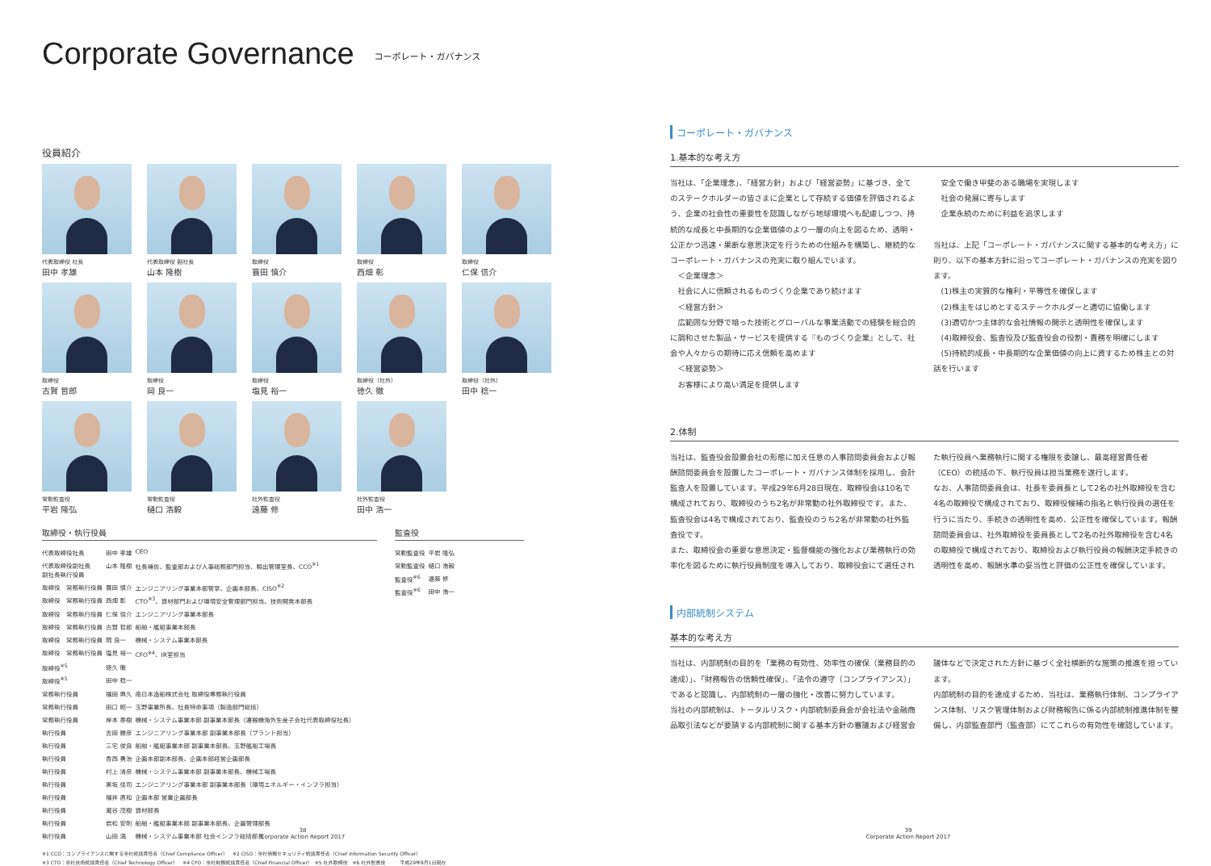Corporate Governance コーポレート・ガバナンス
役員紹介
代表取締役 社長
田中 孝雄
代表取締役 副社長
山本 隆樹
取締役
蓑田 慎介
取締役
西畑 彰
取締役
仁保 信介
取締役
古賀 哲郎
取締役
岡 良一
取締役
塩見 裕一
取締役（社外）
徳久 徹
取締役（社外）
田中 稔一
常勤監査役
平岩 隆弘
常勤監査役
樋口 浩毅
社外監査役
遠藤 修
社外監査役
田中 浩一
取締役・執行役員
| 代表取締役社長 | 田中 孝雄 | CEO |
| 代表取締役副社長 副社長執行役員 | 山本 隆樹 | 社長補佐、監査部および人事総務部門担当、輸出管理室長、CCO<sup>※1</sup> |
| 取締役 常務執行役員 | 蓑田 慎介 | エンジニアリング事業本部管掌、企画本部長、CISO<sup>※2</sup> |
| 取締役 常務執行役員 | 西畑 彰 | CTO<sup>※3</sup>、資材部門および環境安全管理部門担当、技術開発本部長 |
| 取締役 常務執行役員 | 仁保 信介 | エンジニアリング事業本部長 |
| 取締役 常務執行役員 | 古賀 哲郎 | 船舶・艦艇事業本部長 |
| 取締役 常務執行役員 | 岡 良一 | 機械・システム事業本部長 |
| 取締役 常務執行役員 | 塩見 裕一 | CFO<sup>※4</sup>、IR室担当 |
| 取締役<sup>※5</sup> | 徳久 徹 | |
| 取締役<sup>※5</sup> | 田中 稔一 | |
| 常務執行役員 | 福田 典久 | 南日本造船株式会社 取締役専務執行役員 |
| 常務執行役員 | 田口 昭一 | 玉野事業所長、社長特命事項（製造部門総括） |
| 常務執行役員 | 岸本 泰樹 | 機械・システム事業本部 副事業本部長（運搬機海外生産子会社代表取締役社長） |
| 執行役員 | 吉田 勝彦 | エンジニアリング事業本部 副事業本部長（プラント担当） |
| 執行役員 | 三宅 俊良 | 船舶・艦艇事業本部 副事業本部長、玉野艦船工場長 |
| 執行役員 | 香西 勇治 | 企画本部副本部長、企画本部経営企画部長 |
| 執行役員 | 村上 清彦 | 機械・システム事業本部 副事業本部長、機械工場長 |
| 執行役員 | 黒坂 佳司 | エンジニアリング事業本部 副事業本部長（環境エネルギー・インフラ担当） |
| 執行役員 | 福井 直和 | 企画本部 営業企画部長 |
| 執行役員 | 瀧谷 茂樹 | 資材部長 |
| 執行役員 | 岩松 安則 | 船舶・艦艇事業本部 副事業本部長、企画管理部長 |
| 執行役員 | 山田 満 | 機械・システム事業本部 社会インフラ総括部長 |
監査役
| 常勤監査役 | 平岩 隆弘 |
| 常勤監査役 | 樋口 浩毅 |
| 監査役<sup>※6</sup> | 遠藤 修 |
| 監査役<sup>※6</sup> | 田中 浩一 |
※1 CCO：コンプライアンスに関する全社統括責任者（Chief Compliance Officer）　※2 CISO：全社情報セキュリティ統括責任者（Chief Information Security Officer）
※3 CTO：全社技術統括責任者（Chief Technology Officer）　※4 CFO：全社財務統括責任者（Chief Financial Officer）　※5 社外取締役　※6 社外監査役　　　平成29年8月1日現在
38
Corporate Action Report 2017
コーポレート・ガバナンス
1.基本的な考え方
当社は、「企業理念」、「経営方針」および「経営姿勢」に基づき、全てのステークホルダーの皆さまに企業として存続する価値を評価されるよう、企業の社会性の重要性を認識しながら地球環境へも配慮しつつ、持続的な成長と中長期的な企業価値のより一層の向上を図るため、透明・公正かつ迅速・果断な意思決定を行うための仕組みを構築し、継続的なコーポレート・ガバナンスの充実に取り組んでいます。
　＜企業理念＞
　社会に人に信頼されるものづくり企業であり続けます
　＜経営方針＞
　広範囲な分野で培った技術とグローバルな事業活動での経験を総合的に調和させた製品・サービスを提供する『ものづくり企業』として、社会や人々からの期待に応え信頼を高めます
　＜経営姿勢＞
　お客様により高い満足を提供します
　安全で働き甲斐のある職場を実現します
　社会の発展に寄与します
　企業永続のために利益を追求します
当社は、上記「コーポレート・ガバナンスに関する基本的な考え方」に則り、以下の基本方針に沿ってコーポレート・ガバナンスの充実を図ります。
　(1)株主の実質的な権利・平等性を確保します
　(2)株主をはじめとするステークホルダーと適切に協働します
　(3)適切かつ主体的な会社情報の開示と透明性を確保します
　(4)取締役会、監査役及び監査役会の役割・責務を明確にします
　(5)持続的成長・中長期的な企業価値の向上に資するため株主との対話を行います
2.体制
当社は、監査役会設置会社の形態に加え任意の人事諮問委員会および報酬諮問委員会を設置したコーポレート・ガバナンス体制を採用し、会計監査人を設置しています。平成29年6月28日現在、取締役会は10名で構成されており、取締役のうち2名が非常勤の社外取締役です。また、監査役会は4名で構成されており、監査役のうち2名が非常勤の社外監査役です。
また、取締役会の重要な意思決定・監督機能の強化および業務執行の効率化を図るために執行役員制度を導入しており、取締役会にて選任された執行役員へ業務執行に関する権限を委譲し、最高経営責任者（CEO）の統括の下、執行役員は担当業務を遂行します。
なお、人事諮問委員会は、社長を委員長として2名の社外取締役を含む4名の取締役で構成されており、取締役候補の指名と執行役員の選任を行うに当たり、手続きの透明性を高め、公正性を確保しています。報酬諮問委員会は、社外取締役を委員長として2名の社外取締役を含む4名の取締役で構成されており、取締役および執行役員の報酬決定手続きの透明性を高め、報酬水準の妥当性と評価の公正性を確保しています。
内部統制システム
基本的な考え方
当社は、内部統制の目的を「業務の有効性、効率性の確保（業務目的の達成）」、「財務報告の信頼性確保」、「法令の遵守（コンプライアンス）」であると認識し、内部統制の一層の強化・改善に努力しています。
当社の内部統制は、トータルリスク・内部統制委員会が会社法や金融商品取引法などが要請する内部統制に関する基本方針の審議および経営会議体などで決定された方針に基づく全社横断的な施策の推進を担っています。
内部統制の目的を達成するため、当社は、業務執行体制、コンプライアンス体制、リスク管理体制および財務報告に係る内部統制推進体制を整備し、内部監査部門（監査部）にてこれらの有効性を確認しています。
39
Corporate Action Report 2017